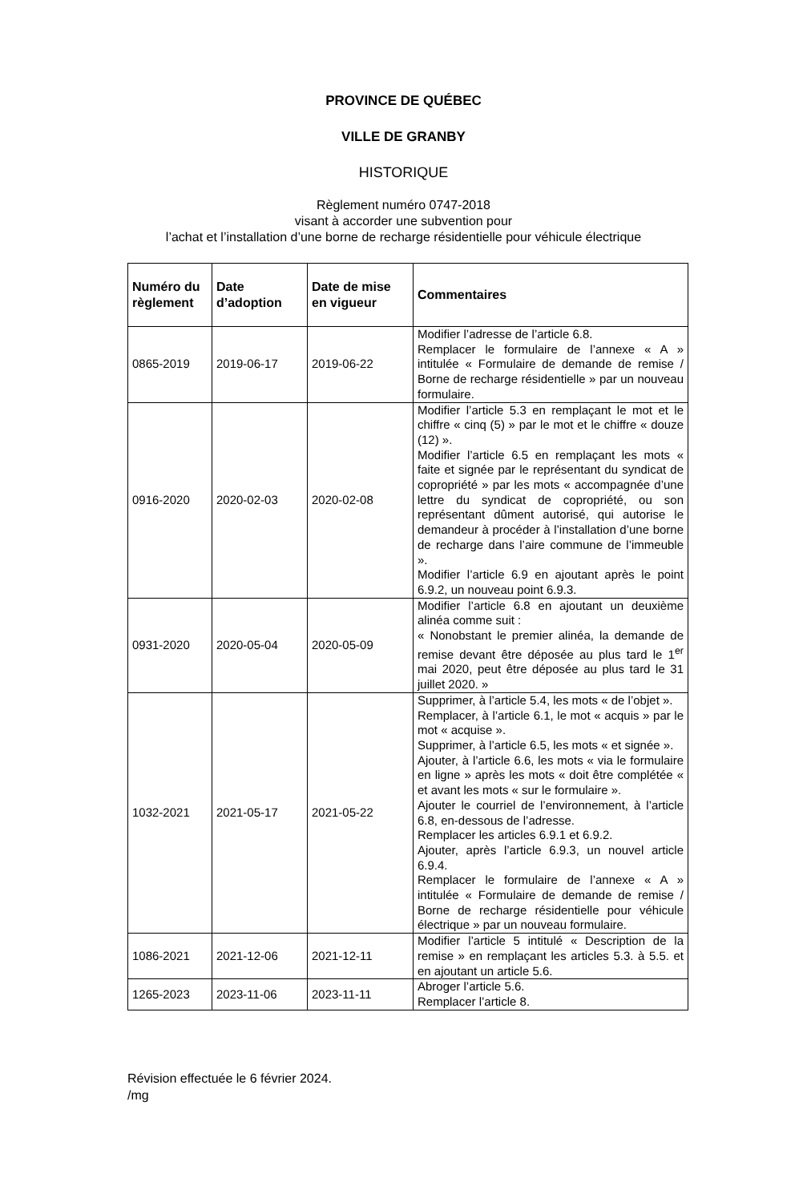PROVINCE DE QUÉBEC
VILLE DE GRANBY
HISTORIQUE
Règlement numéro 0747-2018
visant à accorder une subvention pour
l’achat et l’installation d’une borne de recharge résidentielle pour véhicule électrique
| Numéro du règlement | Date d’adoption | Date de mise en vigueur | Commentaires |
| --- | --- | --- | --- |
| 0865-2019 | 2019-06-17 | 2019-06-22 | Modifier l’adresse de l’article 6.8. Remplacer le formulaire de l’annexe « A » intitulée « Formulaire de demande de remise / Borne de recharge résidentielle » par un nouveau formulaire. |
| 0916-2020 | 2020-02-03 | 2020-02-08 | Modifier l’article 5.3 en remplaçant le mot et le chiffre « cinq (5) » par le mot et le chiffre « douze (12) ». Modifier l’article 6.5 en remplaçant les mots « faite et signée par le représentant du syndicat de copropriété » par les mots « accompagnée d’une lettre du syndicat de copropriété, ou son représentant dûment autorisé, qui autorise le demandeur à procéder à l’installation d’une borne de recharge dans l’aire commune de l’immeuble ». Modifier l’article 6.9 en ajoutant après le point 6.9.2, un nouveau point 6.9.3. |
| 0931-2020 | 2020-05-04 | 2020-05-09 | Modifier l’article 6.8 en ajoutant un deuxième alinéa comme suit : « Nonobstant le premier alinéa, la demande de remise devant être déposée au plus tard le 1<sup>er</sup> mai 2020, peut être déposée au plus tard le 31 juillet 2020. » |
| 1032-2021 | 2021-05-17 | 2021-05-22 | Supprimer, à l’article 5.4, les mots « de l’objet ». Remplacer, à l’article 6.1, le mot « acquis » par le mot « acquise ». Supprimer, à l’article 6.5, les mots « et signée ». Ajouter, à l’article 6.6, les mots « via le formulaire en ligne » après les mots « doit être complétée « et avant les mots « sur le formulaire ». Ajouter le courriel de l’environnement, à l’article 6.8, en-dessous de l’adresse. Remplacer les articles 6.9.1 et 6.9.2. Ajouter, après l’article 6.9.3, un nouvel article 6.9.4. Remplacer le formulaire de l’annexe « A » intitulée « Formulaire de demande de remise / Borne de recharge résidentielle pour véhicule électrique » par un nouveau formulaire. |
| 1086-2021 | 2021-12-06 | 2021-12-11 | Modifier l’article 5 intitulé « Description de la remise » en remplaçant les articles 5.3. à 5.5. et en ajoutant un article 5.6. |
| 1265-2023 | 2023-11-06 | 2023-11-11 | Abroger l’article 5.6. Remplacer l’article 8. |
Révision effectuée le 6 février 2024.
/mg